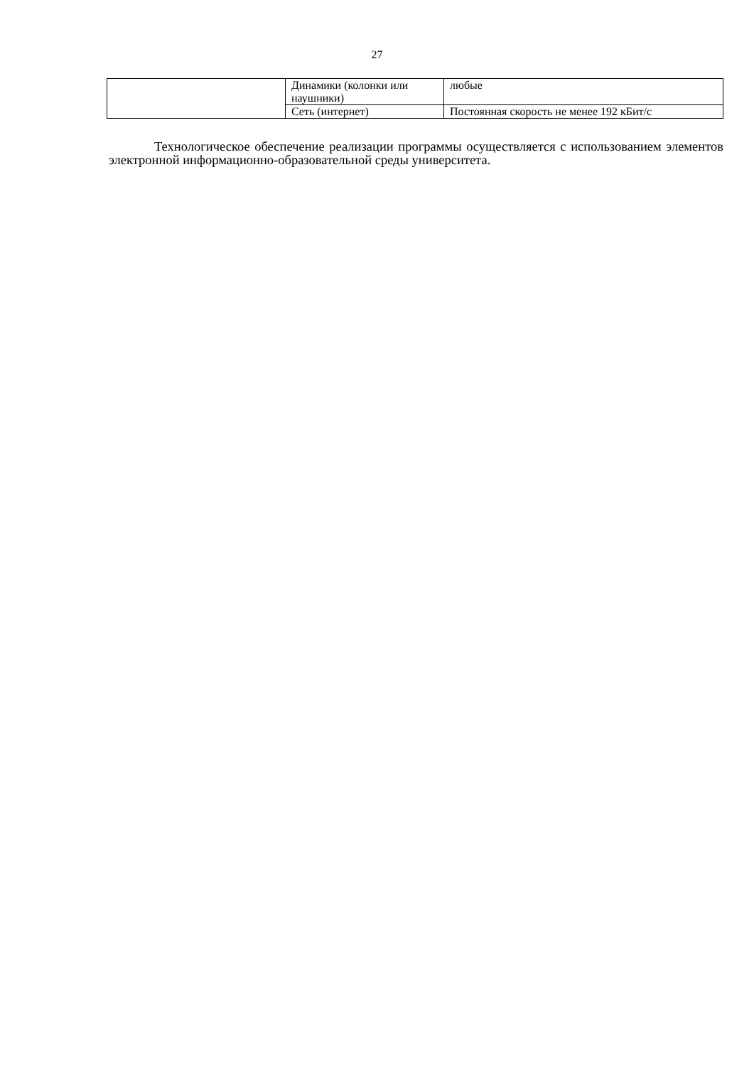27
| | Динамики (колонки или наушники) | любые |
| | Сеть (интернет) | Постоянная скорость не менее 192 кБит/с |
Технологическое обеспечение реализации программы осуществляется с использованием элементов электронной информационно-образовательной среды университета.